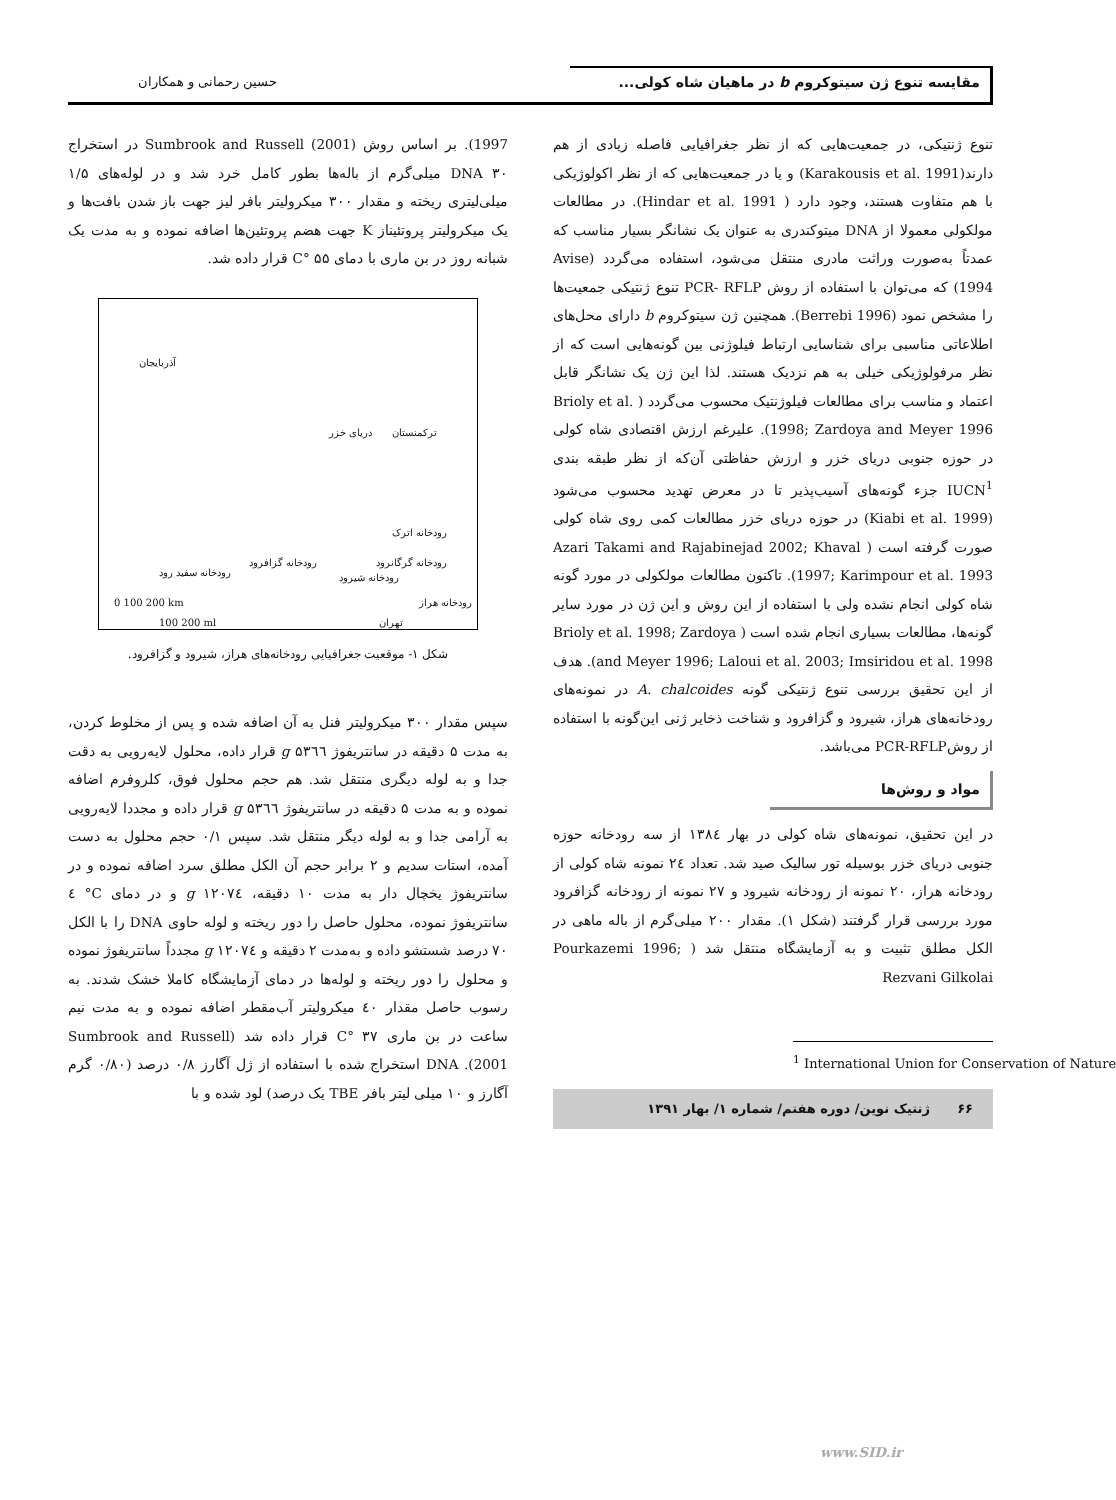مقایسه تنوع ژن سیتوکروم b در ماهیان شاه کولی...
حسین رحمانی و همکاران
تنوع ژنتیکی، در جمعیت‌هایی که از نظر جغرافیایی فاصله زیادی از هم دارند(Karakousis et al. 1991) و یا در جمعیت‌هایی که از نظر اکولوژیکی با هم متفاوت هستند، وجود دارد ( Hindar et al. 1991). در مطالعات مولکولی معمولا از DNA میتوکندری به عنوان یک نشانگر بسیار مناسب که عمدتاً به‌صورت وراثت مادری منتقل می‌شود، استفاده می‌گردد (Avise 1994) که می‌توان با استفاده از روش PCR- RFLP تنوع ژنتیکی جمعیت‌ها را مشخص نمود (Berrebi 1996). همچنین ژن سیتوکروم b دارای محل‌های اطلاعاتی مناسبی برای شناسایی ارتباط فیلوژنی بین گونه‌هایی است که از نظر مرفولوژیکی خیلی به هم نزدیک هستند. لذا این ژن یک نشانگر قابل اعتماد و مناسب برای مطالعات فیلوژنتیک محسوب می‌گردد ( Brioly et al. 1998; Zardoya and Meyer 1996). علیرغم ارزش اقتصادی شاه کولی در حوزه جنوبی دریای خزر و ارزش حفاظتی آن‌که از نظر طبقه بندی IUCN<sup>1</sup> جزء گونه‌های آسیب‌پذیر تا در معرض تهدید محسوب می‌شود (Kiabi et al. 1999) در حوزه دریای خزر مطالعات کمی روی شاه کولی صورت گرفته است ( Azari Takami and Rajabinejad 2002; Khaval 1997; Karimpour et al. 1993). تاکنون مطالعات مولکولی در مورد گونه شاه کولی انجام نشده ولی با استفاده از این روش و این ژن در مورد سایر گونه‌ها، مطالعات بسیاری انجام شده است ( Brioly et al. 1998; Zardoya and Meyer 1996; Laloui et al. 2003; Imsiridou et al. 1998). هدف از این تحقیق بررسی تنوع ژنتیکی گونه A. chalcoides در نمونه‌های رودخانه‌های هراز، شیرود و گزافرود و شناخت ذخایر ژنی این‌گونه با استفاده از روشPCR-RFLP می‌باشد.
مواد و روش‌ها
در این تحقیق، نمونه‌های شاه کولی در بهار ۱۳۸٤ از سه رودخانه حوزه جنوبی دریای خزر بوسیله تور سالیک صید شد. تعداد ۲٤ نمونه شاه کولی از رودخانه هراز، ۲۰ نمونه از رودخانه شیرود و ۲۷ نمونه از رودخانه گزافرود مورد بررسی قرار گرفتند (شکل ۱). مقدار ۲۰۰ میلی‌گرم از باله ماهی در الکل مطلق تثبیت و به آزمایشگاه منتقل شد ( Pourkazemi 1996; Rezvani Gilkolai
<sup>1</sup> International Union for Conservation of Nature
۶۶ ژنتیک نوین/ دوره هفتم/ شماره ۱/ بهار ۱۳۹۱
1997). بر اساس روش (2001) Sumbrook and Russell در استخراج DNA ۳۰ میلی‌گرم از باله‌ها بطور کامل خرد شد و در لوله‌های ۱/۵ میلی‌لیتری ریخته و مقدار ۳۰۰ میکرولیتر بافر لیز جهت باز شدن بافت‌ها و یک میکرولیتر پروتئیناز K جهت هضم پروتئین‌ها اضافه نموده و به مدت یک شبانه روز در بن ماری با دمای C° ۵۵ قرار داده شد.
آذربایجان
دریای خزر ترکمنستان
رودخانه اترک
رودخانه گرگانرود
رودخانه سفید رود
رودخانه گزافرود
رودخانه شیرود
رودخانه هراز 0 100 200 km
100 200 ml تهران
شکل ۱- موقعیت جغرافیایی رودخانه‌های هراز، شیرود و گزافرود.
سپس مقدار ۳۰۰ میکرولیتر فنل به آن اضافه شده و پس از مخلوط کردن، به مدت ۵ دقیقه در سانتریفوژ g ۵۳٦٦ قرار داده، محلول لایه‌رویی به دقت جدا و به لوله دیگری منتقل شد. هم حجم محلول فوق، کلروفرم اضافه نموده و به مدت ۵ دقیقه در سانتریفوژ g ۵۳٦٦ قرار داده و مجددا لایه‌رویی به آرامی جدا و به لوله دیگر منتقل شد. سپس ۰/۱ حجم محلول به دست آمده، استات سدیم و ۲ برابر حجم آن الکل مطلق سرد اضافه نموده و در سانتریفوژ یخچال دار به مدت ۱۰ دقیقه، g ۱۲۰۷٤ و در دمای C° ٤ سانتریفوژ نموده، محلول حاصل را دور ریخته و لوله حاوی DNA را با الکل ۷۰ درصد شستشو داده و به‌مدت ۲ دقیقه و g ۱۲۰۷٤ مجدداً سانتریفوژ نموده و محلول را دور ریخته و لوله‌ها در دمای آزمایشگاه کاملا خشک شدند. به رسوب حاصل مقدار ٤۰ میکرولیتر آب‌مقطر اضافه نموده و به مدت نیم ساعت در بن ماری C° ۳۷ قرار داده شد (Sumbrook and Russell 2001). DNA استخراج شده با استفاده از ژل آگارز ۰/۸ درصد (۰/۸۰ گرم آگارز و ۱۰ میلی لیتر بافر TBE یک درصد) لود شده و با
www.SID.ir